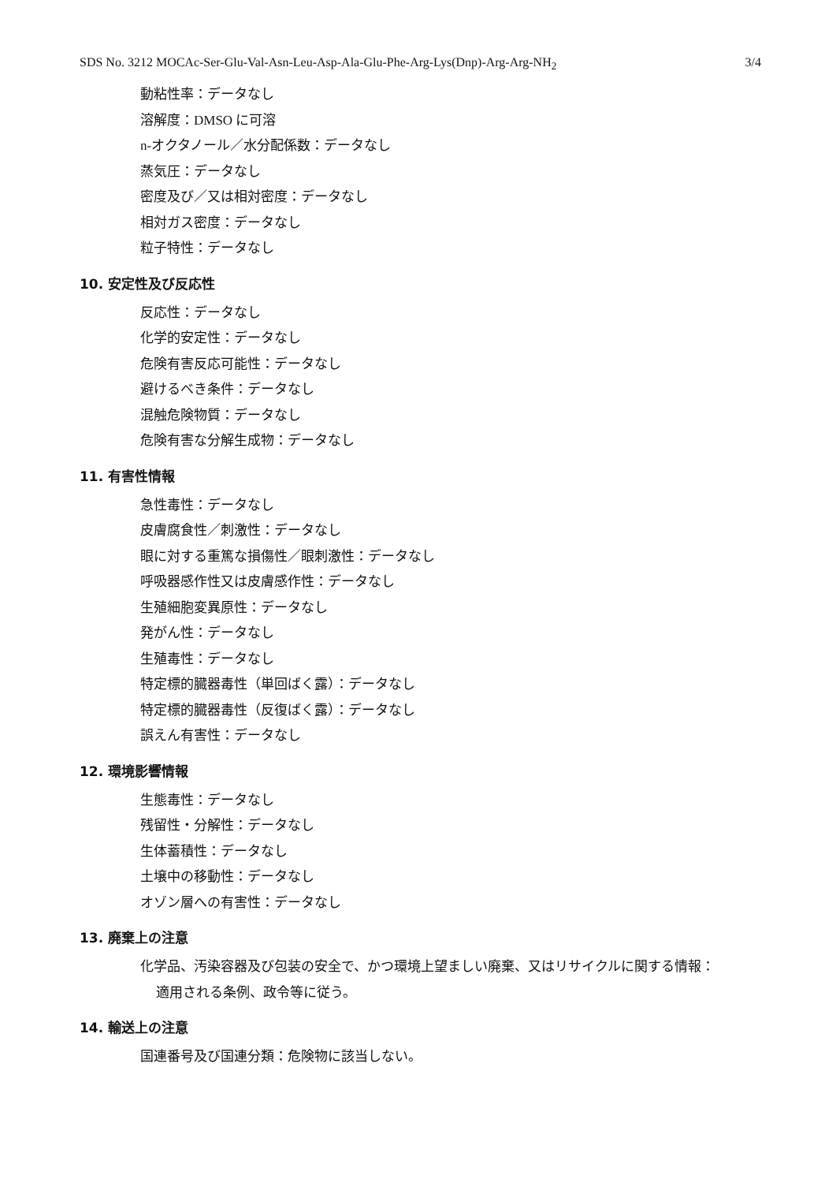SDS No. 3212 MOCAc-Ser-Glu-Val-Asn-Leu-Asp-Ala-Glu-Phe-Arg-Lys(Dnp)-Arg-Arg-NH<sub>2</sub> 3/4
動粘性率：データなし
溶解度：DMSO に可溶
n-オクタノール／水分配係数：データなし
蒸気圧：データなし
密度及び／又は相対密度：データなし
相対ガス密度：データなし
粒子特性：データなし
10. 安定性及び反応性
反応性：データなし
化学的安定性：データなし
危険有害反応可能性：データなし
避けるべき条件：データなし
混触危険物質：データなし
危険有害な分解生成物：データなし
11. 有害性情報
急性毒性：データなし
皮膚腐食性／刺激性：データなし
眼に対する重篤な損傷性／眼刺激性：データなし
呼吸器感作性又は皮膚感作性：データなし
生殖細胞変異原性：データなし
発がん性：データなし
生殖毒性：データなし
特定標的臓器毒性（単回ばく露）：データなし
特定標的臓器毒性（反復ばく露）：データなし
誤えん有害性：データなし
12. 環境影響情報
生態毒性：データなし
残留性・分解性：データなし
生体蓄積性：データなし
土壌中の移動性：データなし
オゾン層への有害性：データなし
13. 廃棄上の注意
化学品、汚染容器及び包装の安全で、かつ環境上望ましい廃棄、又はリサイクルに関する情報：
適用される条例、政令等に従う。
14. 輸送上の注意
国連番号及び国連分類：危険物に該当しない。